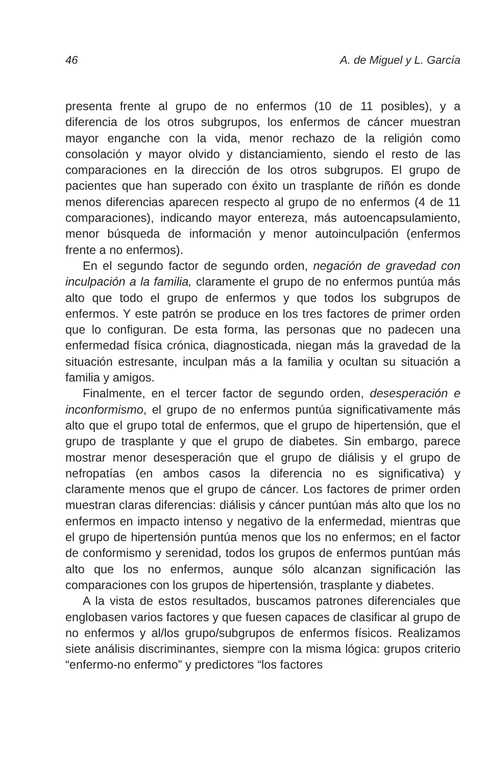46 A. de Miguel y L. García
presenta frente al grupo de no enfermos (10 de 11 posibles), y a diferencia de los otros subgrupos, los enfermos de cáncer muestran mayor enganche con la vida, menor rechazo de la religión como consolación y mayor olvido y distanciamiento, siendo el resto de las comparaciones en la dirección de los otros subgrupos. El grupo de pacientes que han superado con éxito un trasplante de riñón es donde menos diferencias aparecen respecto al grupo de no enfermos (4 de 11 comparaciones), indicando mayor entereza, más autoencapsulamiento, menor búsqueda de información y menor autoinculpación (enfermos frente a no enfermos).
En el segundo factor de segundo orden, negación de gravedad con inculpación a la familia, claramente el grupo de no enfermos puntúa más alto que todo el grupo de enfermos y que todos los subgrupos de enfermos. Y este patrón se produce en los tres factores de primer orden que lo configuran. De esta forma, las personas que no padecen una enfermedad física crónica, diagnosticada, niegan más la gravedad de la situación estresante, inculpan más a la familia y ocultan su situación a familia y amigos.
Finalmente, en el tercer factor de segundo orden, desesperación e inconformismo, el grupo de no enfermos puntúa significativamente más alto que el grupo total de enfermos, que el grupo de hipertensión, que el grupo de trasplante y que el grupo de diabetes. Sin embargo, parece mostrar menor desesperación que el grupo de diálisis y el grupo de nefropatías (en ambos casos la diferencia no es significativa) y claramente menos que el grupo de cáncer. Los factores de primer orden muestran claras diferencias: diálisis y cáncer puntúan más alto que los no enfermos en impacto intenso y negativo de la enfermedad, mientras que el grupo de hipertensión puntúa menos que los no enfermos; en el factor de conformismo y serenidad, todos los grupos de enfermos puntúan más alto que los no enfermos, aunque sólo alcanzan significación las comparaciones con los grupos de hipertensión, trasplante y diabetes.
A la vista de estos resultados, buscamos patrones diferenciales que englobasen varios factores y que fuesen capaces de clasificar al grupo de no enfermos y al/los grupo/subgrupos de enfermos físicos. Realizamos siete análisis discriminantes, siempre con la misma lógica: grupos criterio “enfermo-no enfermo” y predictores “los factores